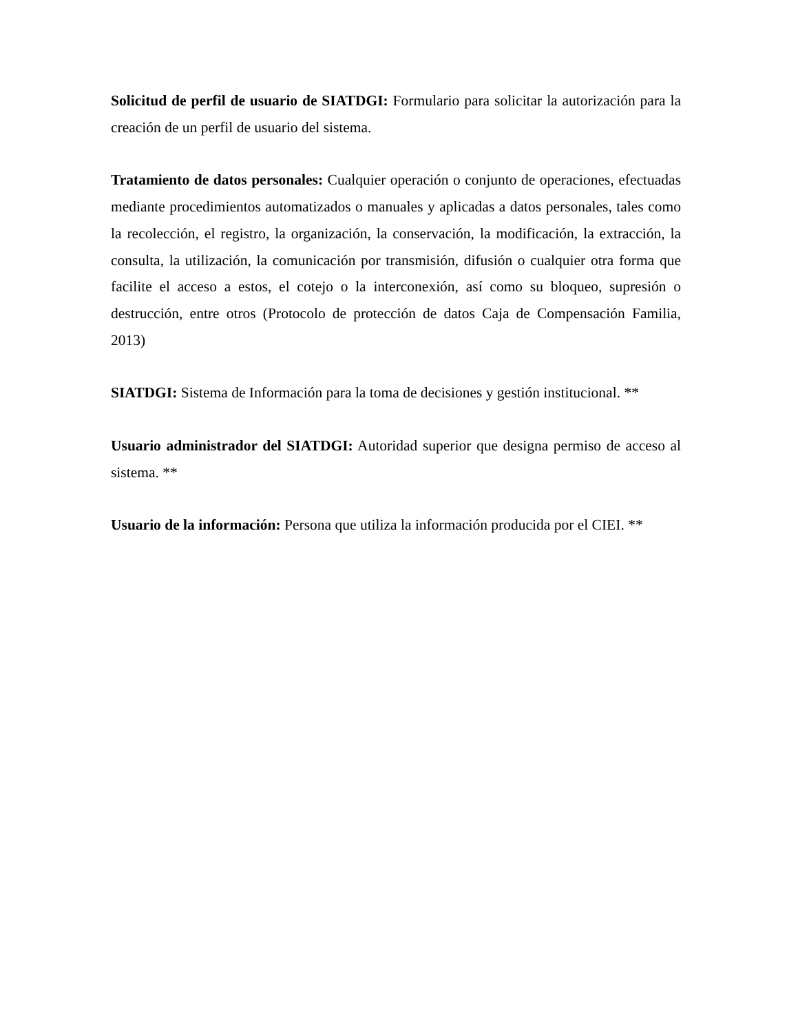Solicitud de perfil de usuario de SIATDGI: Formulario para solicitar la autorización para la creación de un perfil de usuario del sistema.
Tratamiento de datos personales: Cualquier operación o conjunto de operaciones, efectuadas mediante procedimientos automatizados o manuales y aplicadas a datos personales, tales como la recolección, el registro, la organización, la conservación, la modificación, la extracción, la consulta, la utilización, la comunicación por transmisión, difusión o cualquier otra forma que facilite el acceso a estos, el cotejo o la interconexión, así como su bloqueo, supresión o destrucción, entre otros (Protocolo de protección de datos Caja de Compensación Familia, 2013)
SIATDGI: Sistema de Información para la toma de decisiones y gestión institucional. **
Usuario administrador del SIATDGI: Autoridad superior que designa permiso de acceso al sistema. **
Usuario de la información: Persona que utiliza la información producida por el CIEI. **